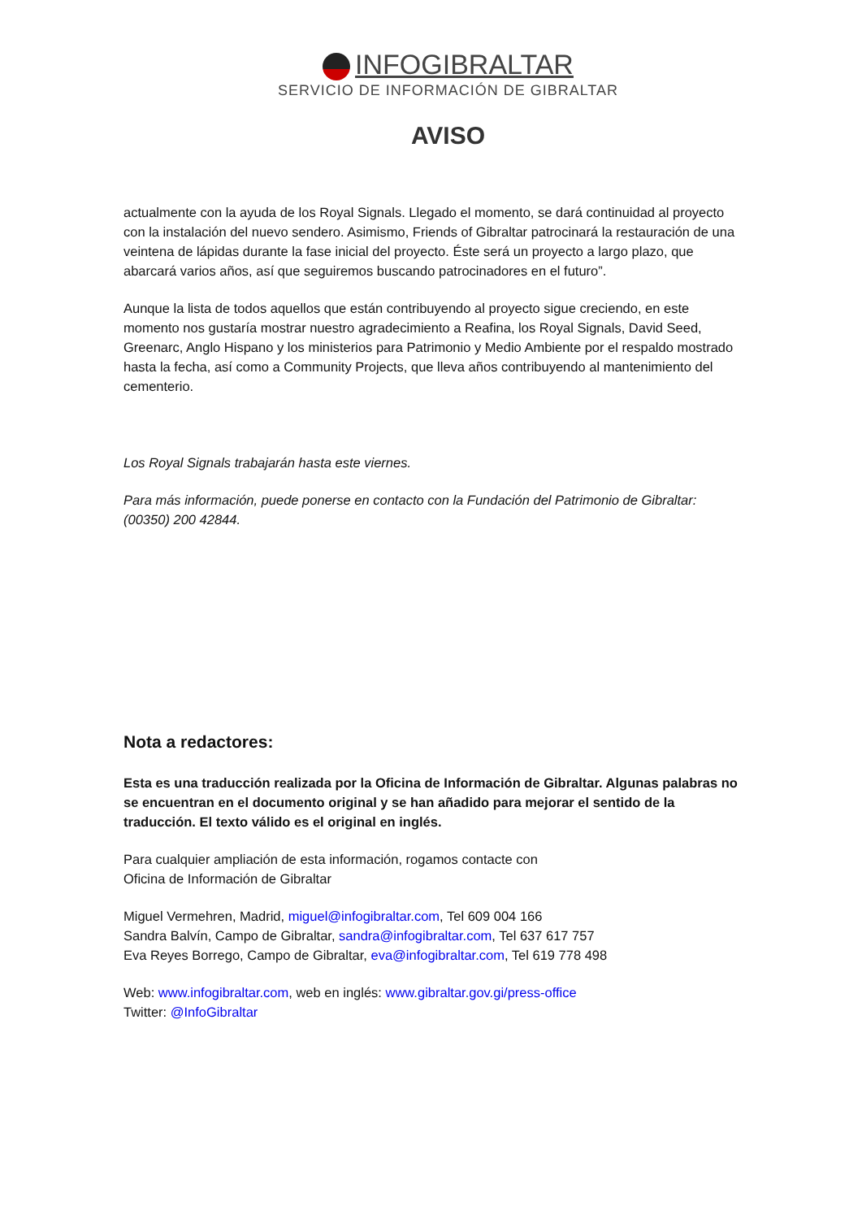INFOGIBRALTAR
SERVICIO DE INFORMACIÓN DE GIBRALTAR
AVISO
actualmente con la ayuda de los Royal Signals. Llegado el momento, se dará continuidad al proyecto con la instalación del nuevo sendero. Asimismo, Friends of Gibraltar patrocinará la restauración de una veintena de lápidas durante la fase inicial del proyecto. Éste será un proyecto a largo plazo, que abarcará varios años, así que seguiremos buscando patrocinadores en el futuro”.
Aunque la lista de todos aquellos que están contribuyendo al proyecto sigue creciendo, en este momento nos gustaría mostrar nuestro agradecimiento a Reafina, los Royal Signals, David Seed, Greenarc, Anglo Hispano y los ministerios para Patrimonio y Medio Ambiente por el respaldo mostrado hasta la fecha, así como a Community Projects, que lleva años contribuyendo al mantenimiento del cementerio.
Los Royal Signals trabajarán hasta este viernes.
Para más información, puede ponerse en contacto con la Fundación del Patrimonio de Gibraltar: (00350) 200 42844.
Nota a redactores:
Esta es una traducción realizada por la Oficina de Información de Gibraltar. Algunas palabras no se encuentran en el documento original y se han añadido para mejorar el sentido de la traducción. El texto válido es el original en inglés.
Para cualquier ampliación de esta información, rogamos contacte con
Oficina de Información de Gibraltar
Miguel Vermehren, Madrid, miguel@infogibraltar.com, Tel 609 004 166
Sandra Balvín, Campo de Gibraltar, sandra@infogibraltar.com, Tel 637 617 757
Eva Reyes Borrego, Campo de Gibraltar, eva@infogibraltar.com, Tel 619 778 498
Web: www.infogibraltar.com, web en inglés: www.gibraltar.gov.gi/press-office
Twitter: @InfoGibraltar